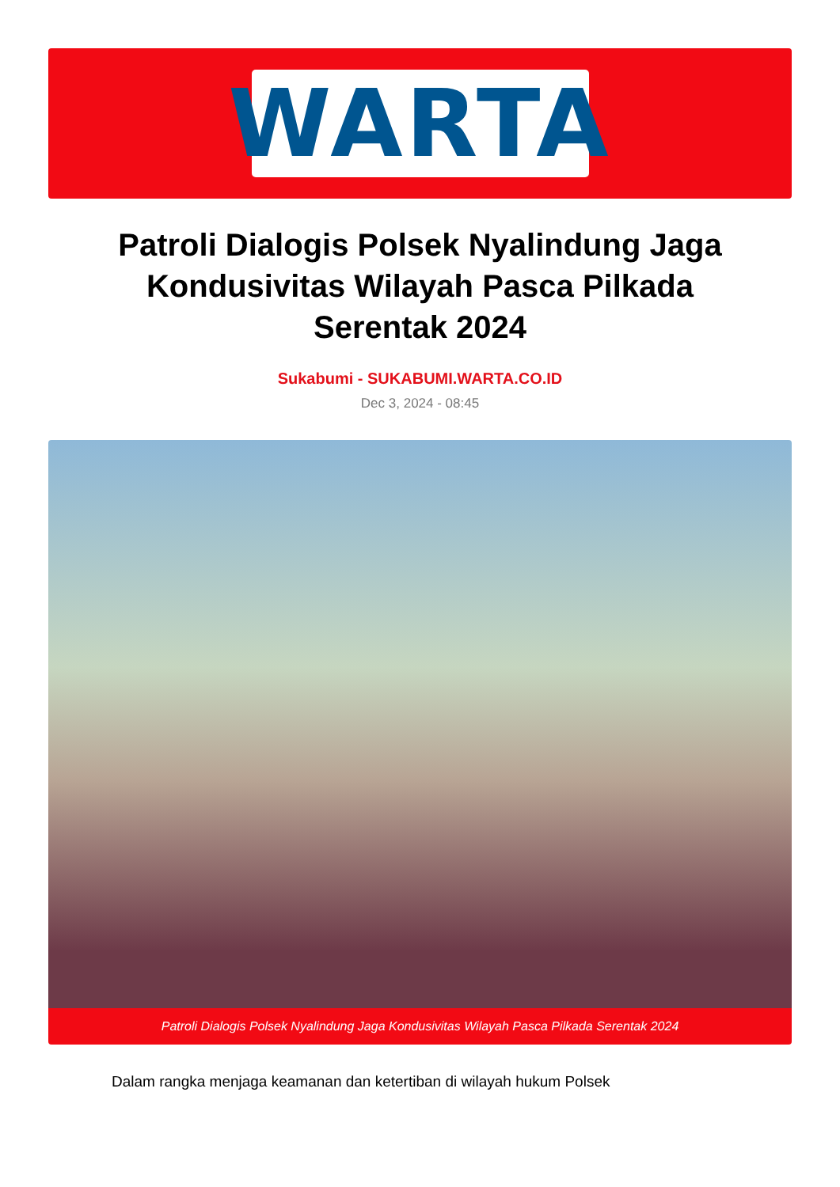WARTA
Patroli Dialogis Polsek Nyalindung Jaga Kondusivitas Wilayah Pasca Pilkada Serentak 2024
Sukabumi - SUKABUMI.WARTA.CO.ID
Dec 3, 2024 - 08:45
Patroli Dialogis Polsek Nyalindung Jaga Kondusivitas Wilayah Pasca Pilkada Serentak 2024
Dalam rangka menjaga keamanan dan ketertiban di wilayah hukum Polsek